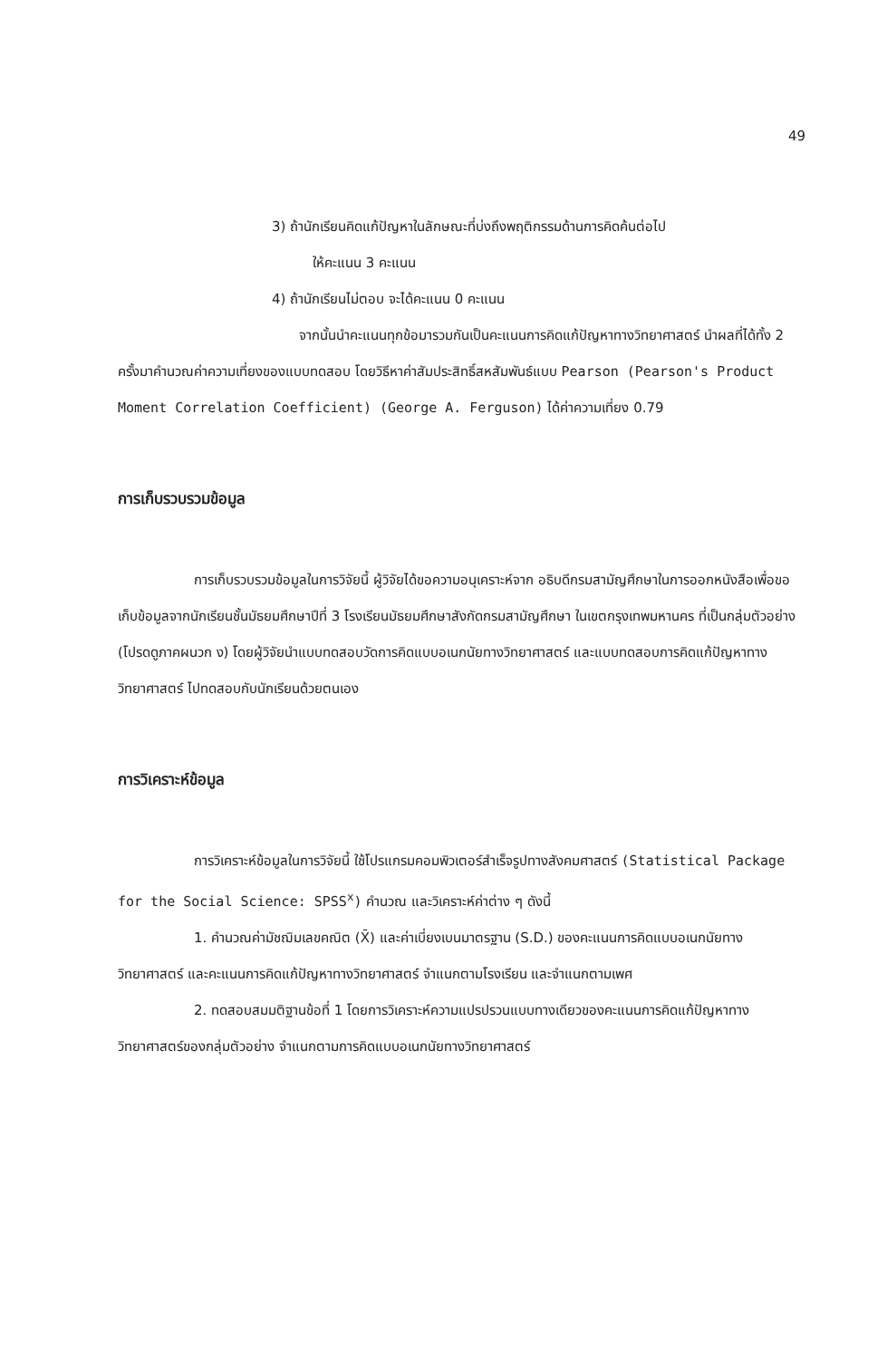49
3) ถ้านักเรียนคิดแก้ปัญหาในลักษณะที่บ่งถึงพฤติกรรมด้านการคิดค้นต่อไป
ให้คะแนน 3 คะแนน
4) ถ้านักเรียนไม่ตอบ จะได้คะแนน 0 คะแนน
จากนั้นนำคะแนนทุกข้อมารวมกันเป็นคะแนนการคิดแก้ปัญหาทางวิทยาศาสตร์ นำผลที่ได้ทั้ง 2 ครั้งมาคำนวณค่าความเที่ยงของแบบทดสอบ โดยวิธีหาค่าสัมประสิทธิ์สหสัมพันธ์แบบ Pearson (Pearson's Product Moment Correlation Coefficient) (George A. Ferguson) ได้ค่าความเที่ยง 0.79
การเก็บรวบรวมข้อมูล
การเก็บรวบรวมข้อมูลในการวิจัยนี้ ผู้วิจัยได้ขอความอนุเคราะห์จาก อธิบดีกรมสามัญศึกษาในการออกหนังสือเพื่อขอเก็บข้อมูลจากนักเรียนชั้นมัธยมศึกษาปีที่ 3 โรงเรียนมัธยมศึกษาสังกัดกรมสามัญศึกษา ในเขตกรุงเทพมหานคร ที่เป็นกลุ่มตัวอย่าง (โปรดดูภาคผนวก ง) โดยผู้วิจัยนำแบบทดสอบวัดการคิดแบบอเนกนัยทางวิทยาศาสตร์ และแบบทดสอบการคิดแก้ปัญหาทางวิทยาศาสตร์ ไปทดสอบกับนักเรียนด้วยตนเอง
การวิเคราะห์ข้อมูล
การวิเคราะห์ข้อมูลในการวิจัยนี้ ใช้โปรแกรมคอมพิวเตอร์สำเร็จรูปทางสังคมศาสตร์ (Statistical Package for the Social Science: SPSS<sup>x</sup>) คำนวณ และวิเคราะห์ค่าต่าง ๆ ดังนี้
1. คำนวณค่ามัชฌิมเลขคณิต (X̄) และค่าเบี่ยงเบนมาตรฐาน (S.D.) ของคะแนนการคิดแบบอเนกนัยทางวิทยาศาสตร์ และคะแนนการคิดแก้ปัญหาทางวิทยาศาสตร์ จำแนกตามโรงเรียน และจำแนกตามเพศ
2. ทดสอบสมมติฐานข้อที่ 1 โดยการวิเคราะห์ความแปรปรวนแบบทางเดียวของคะแนนการคิดแก้ปัญหาทางวิทยาศาสตร์ของกลุ่มตัวอย่าง จำแนกตามการคิดแบบอเนกนัยทางวิทยาศาสตร์